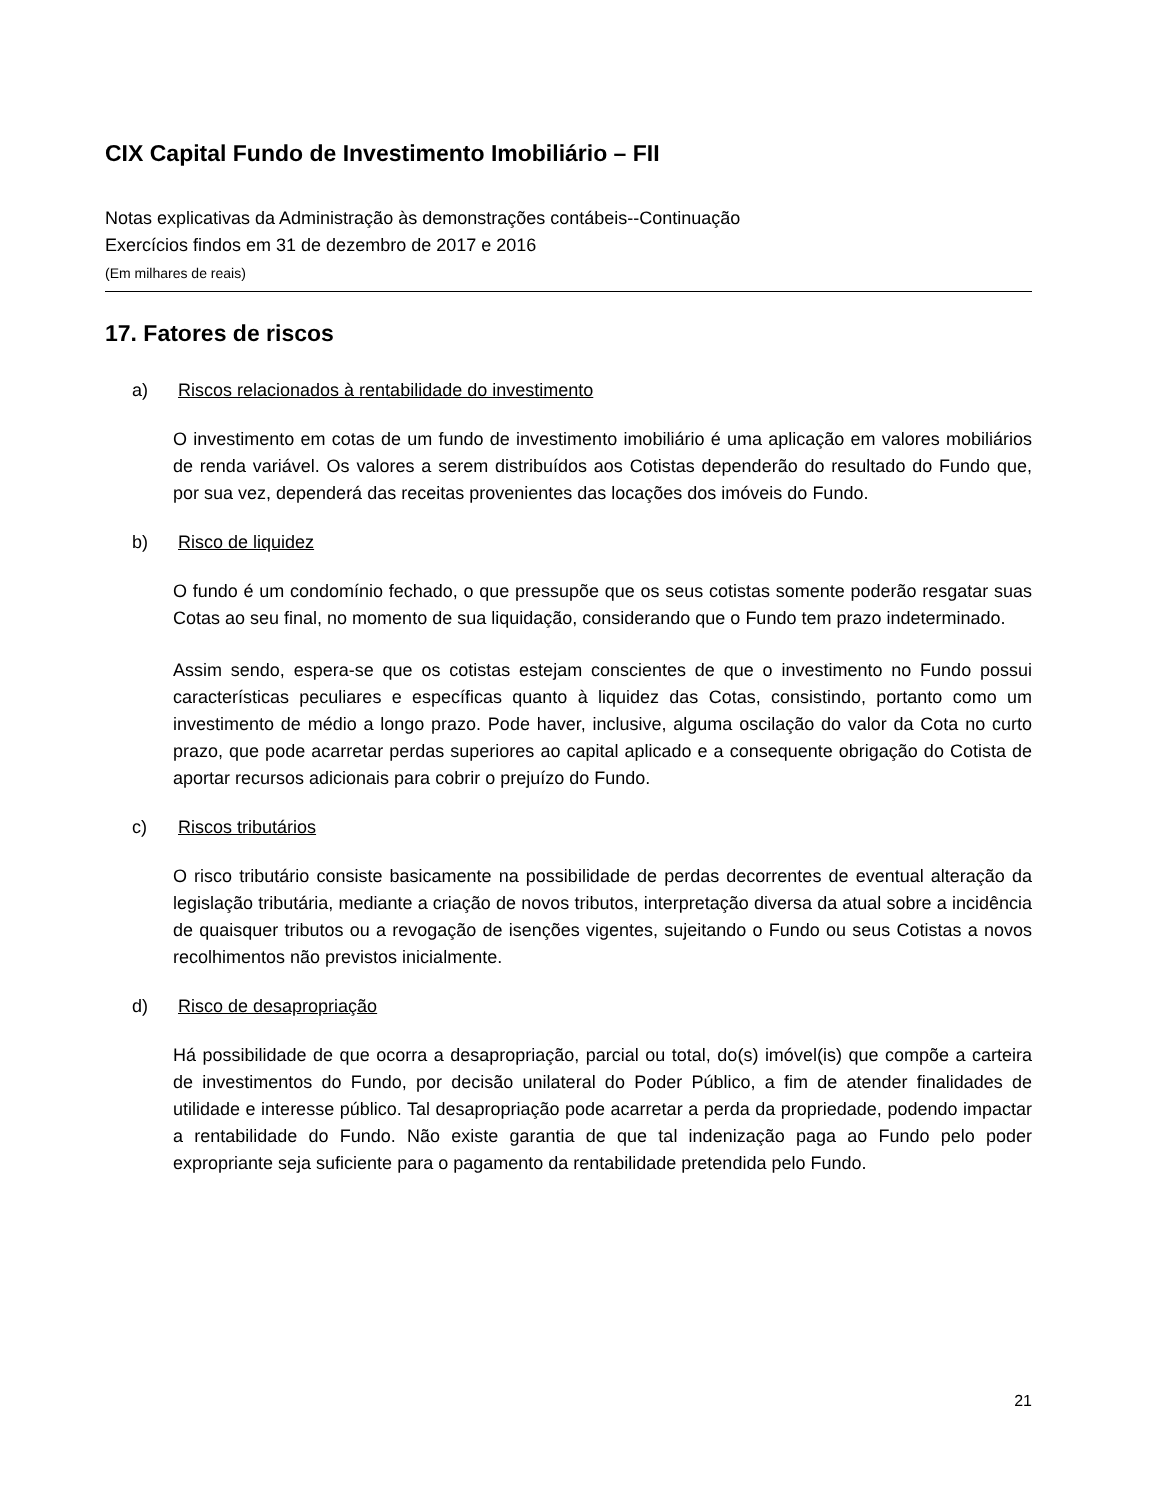CIX Capital Fundo de Investimento Imobiliário – FII
Notas explicativas da Administração às demonstrações contábeis--Continuação
Exercícios findos em 31 de dezembro de 2017 e 2016
(Em milhares de reais)
17. Fatores de riscos
a) Riscos relacionados à rentabilidade do investimento
O investimento em cotas de um fundo de investimento imobiliário é uma aplicação em valores mobiliários de renda variável. Os valores a serem distribuídos aos Cotistas dependerão do resultado do Fundo que, por sua vez, dependerá das receitas provenientes das locações dos imóveis do Fundo.
b) Risco de liquidez
O fundo é um condomínio fechado, o que pressupõe que os seus cotistas somente poderão resgatar suas Cotas ao seu final, no momento de sua liquidação, considerando que o Fundo tem prazo indeterminado.
Assim sendo, espera-se que os cotistas estejam conscientes de que o investimento no Fundo possui características peculiares e específicas quanto à liquidez das Cotas, consistindo, portanto como um investimento de médio a longo prazo. Pode haver, inclusive, alguma oscilação do valor da Cota no curto prazo, que pode acarretar perdas superiores ao capital aplicado e a consequente obrigação do Cotista de aportar recursos adicionais para cobrir o prejuízo do Fundo.
c) Riscos tributários
O risco tributário consiste basicamente na possibilidade de perdas decorrentes de eventual alteração da legislação tributária, mediante a criação de novos tributos, interpretação diversa da atual sobre a incidência de quaisquer tributos ou a revogação de isenções vigentes, sujeitando o Fundo ou seus Cotistas a novos recolhimentos não previstos inicialmente.
d) Risco de desapropriação
Há possibilidade de que ocorra a desapropriação, parcial ou total, do(s) imóvel(is) que compõe a carteira de investimentos do Fundo, por decisão unilateral do Poder Público, a fim de atender finalidades de utilidade e interesse público. Tal desapropriação pode acarretar a perda da propriedade, podendo impactar a rentabilidade do Fundo. Não existe garantia de que tal indenização paga ao Fundo pelo poder expropriante seja suficiente para o pagamento da rentabilidade pretendida pelo Fundo.
21